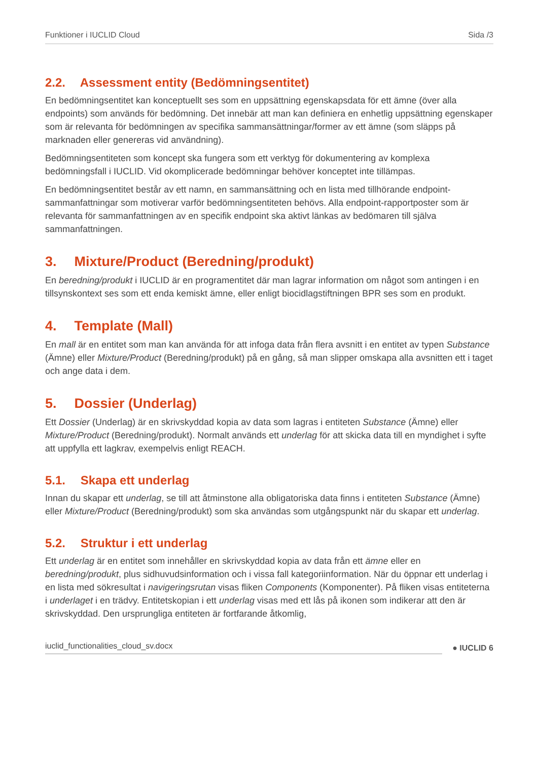Funktioner i IUCLID Cloud Sida /3
2.2. Assessment entity (Bedömningsentitet)
En bedömningsentitet kan konceptuellt ses som en uppsättning egenskapsdata för ett ämne (över alla endpoints) som används för bedömning. Det innebär att man kan definiera en enhetlig uppsättning egenskaper som är relevanta för bedömningen av specifika sammansättningar/former av ett ämne (som släpps på marknaden eller genereras vid användning).
Bedömningsentiteten som koncept ska fungera som ett verktyg för dokumentering av komplexa bedömningsfall i IUCLID. Vid okomplicerade bedömningar behöver konceptet inte tillämpas.
En bedömningsentitet består av ett namn, en sammansättning och en lista med tillhörande endpoint-sammanfattningar som motiverar varför bedömningsentiteten behövs. Alla endpoint-rapportposter som är relevanta för sammanfattningen av en specifik endpoint ska aktivt länkas av bedömaren till själva sammanfattningen.
3. Mixture/Product (Beredning/produkt)
En beredning/produkt i IUCLID är en programentitet där man lagrar information om något som antingen i en tillsynskontext ses som ett enda kemiskt ämne, eller enligt biocidlagstiftningen BPR ses som en produkt.
4. Template (Mall)
En mall är en entitet som man kan använda för att infoga data från flera avsnitt i en entitet av typen Substance (Ämne) eller Mixture/Product (Beredning/produkt) på en gång, så man slipper omskapa alla avsnitten ett i taget och ange data i dem.
5. Dossier (Underlag)
Ett Dossier (Underlag) är en skrivskyddad kopia av data som lagras i entiteten Substance (Ämne) eller Mixture/Product (Beredning/produkt). Normalt används ett underlag för att skicka data till en myndighet i syfte att uppfylla ett lagkrav, exempelvis enligt REACH.
5.1. Skapa ett underlag
Innan du skapar ett underlag, se till att åtminstone alla obligatoriska data finns i entiteten Substance (Ämne) eller Mixture/Product (Beredning/produkt) som ska användas som utgångspunkt när du skapar ett underlag.
5.2. Struktur i ett underlag
Ett underlag är en entitet som innehåller en skrivskyddad kopia av data från ett ämne eller en beredning/produkt, plus sidhuvudsinformation och i vissa fall kategoriinformation. När du öppnar ett underlag i en lista med sökresultat i navigeringsrutan visas fliken Components (Komponenter). På fliken visas entiteterna i underlaget i en trädvy. Entitetskopian i ett underlag visas med ett lås på ikonen som indikerar att den är skrivskyddad. Den ursprungliga entiteten är fortfarande åtkomlig,
iuclid_functionalities_cloud_sv.docx
● IUCLID 6